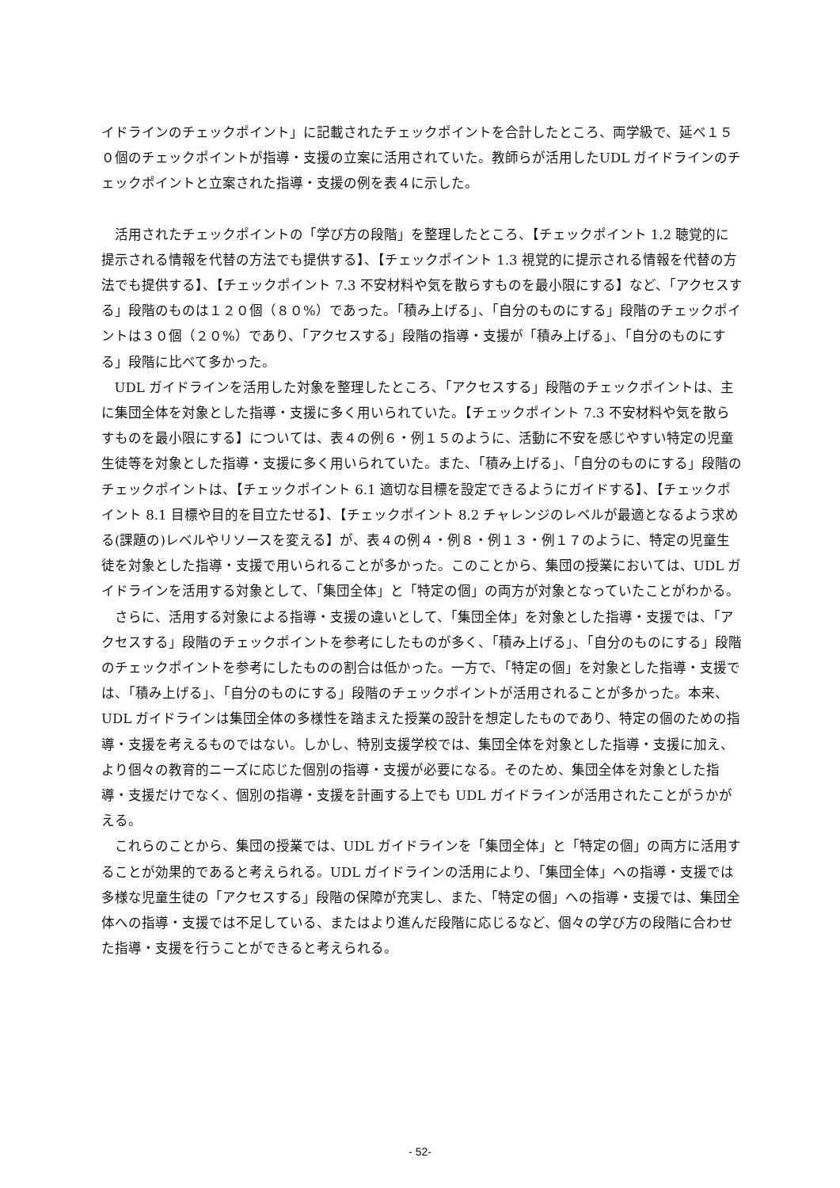イドラインのチェックポイント」に記載されたチェックポイントを合計したところ、両学級で、延べ１５０個のチェックポイントが指導・支援の立案に活用されていた。教師らが活用したUDL ガイドラインのチェックポイントと立案された指導・支援の例を表４に示した。
活用されたチェックポイントの「学び方の段階」を整理したところ、【チェックポイント 1.2 聴覚的に提示される情報を代替の方法でも提供する】、【チェックポイント 1.3 視覚的に提示される情報を代替の方法でも提供する】、【チェックポイント 7.3 不安材料や気を散らすものを最小限にする】など、「アクセスする」段階のものは１２０個（８０%）であった。「積み上げる」、「自分のものにする」段階のチェックポイントは３０個（２０%）であり、「アクセスする」段階の指導・支援が「積み上げる」、「自分のものにする」段階に比べて多かった。
UDL ガイドラインを活用した対象を整理したところ、「アクセスする」段階のチェックポイントは、主に集団全体を対象とした指導・支援に多く用いられていた。【チェックポイント 7.3 不安材料や気を散らすものを最小限にする】については、表４の例６・例１５のように、活動に不安を感じやすい特定の児童生徒等を対象とした指導・支援に多く用いられていた。また、「積み上げる」、「自分のものにする」段階のチェックポイントは、【チェックポイント 6.1 適切な目標を設定できるようにガイドする】、【チェックポイント 8.1 目標や目的を目立たせる】、【チェックポイント 8.2 チャレンジのレベルが最適となるよう求める(課題の)レベルやリソースを変える】が、表４の例４・例８・例１３・例１７のように、特定の児童生徒を対象とした指導・支援で用いられることが多かった。このことから、集団の授業においては、UDL ガイドラインを活用する対象として、「集団全体」と「特定の個」の両方が対象となっていたことがわかる。
さらに、活用する対象による指導・支援の違いとして、「集団全体」を対象とした指導・支援では、「アクセスする」段階のチェックポイントを参考にしたものが多く、「積み上げる」、「自分のものにする」段階のチェックポイントを参考にしたものの割合は低かった。一方で、「特定の個」を対象とした指導・支援では、「積み上げる」、「自分のものにする」段階のチェックポイントが活用されることが多かった。本来、UDL ガイドラインは集団全体の多様性を踏まえた授業の設計を想定したものであり、特定の個のための指導・支援を考えるものではない。しかし、特別支援学校では、集団全体を対象とした指導・支援に加え、より個々の教育的ニーズに応じた個別の指導・支援が必要になる。そのため、集団全体を対象とした指導・支援だけでなく、個別の指導・支援を計画する上でも UDL ガイドラインが活用されたことがうかがえる。
これらのことから、集団の授業では、UDL ガイドラインを「集団全体」と「特定の個」の両方に活用することが効果的であると考えられる。UDL ガイドラインの活用により、「集団全体」への指導・支援では多様な児童生徒の「アクセスする」段階の保障が充実し、また、「特定の個」への指導・支援では、集団全体への指導・支援では不足している、またはより進んだ段階に応じるなど、個々の学び方の段階に合わせた指導・支援を行うことができると考えられる。
- 52-